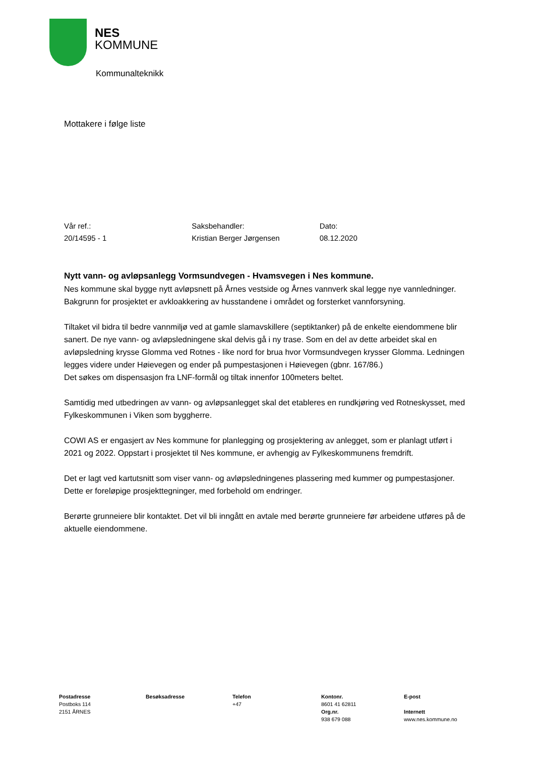NES
KOMMUNE
Kommunalteknikk
Mottakere i følge liste
Vår ref.:
20/14595 - 1
Saksbehandler:
Kristian Berger Jørgensen
Dato:
08.12.2020
Nytt vann- og avløpsanlegg Vormsundvegen - Hvamsvegen i Nes kommune.
Nes kommune skal bygge nytt avløpsnett på Årnes vestside og Årnes vannverk skal legge nye vannledninger. Bakgrunn for prosjektet er avkloakkering av husstandene i området og forsterket vannforsyning.
Tiltaket vil bidra til bedre vannmiljø ved at gamle slamavskillere (septiktanker) på de enkelte eiendommene blir sanert. De nye vann- og avløpsledningene skal delvis gå i ny trase. Som en del av dette arbeidet skal en avløpsledning krysse Glomma ved Rotnes - like nord for brua hvor Vormsundvegen krysser Glomma. Ledningen legges videre under Høievegen og ender på pumpestasjonen i Høievegen (gbnr. 167/86.)
Det søkes om dispensasjon fra LNF-formål og tiltak innenfor 100meters beltet.
Samtidig med utbedringen av vann- og avløpsanlegget skal det etableres en rundkjøring ved Rotneskysset, med Fylkeskommunen i Viken som byggherre.
COWI AS er engasjert av Nes kommune for planlegging og prosjektering av anlegget, som er planlagt utført i 2021 og 2022. Oppstart i prosjektet til Nes kommune, er avhengig av Fylkeskommunens fremdrift.
Det er lagt ved kartutsnitt som viser vann- og avløpsledningenes plassering med kummer og pumpestasjoner. Dette er foreløpige prosjekttegninger, med forbehold om endringer.
Berørte grunneiere blir kontaktet. Det vil bli inngått en avtale med berørte grunneiere før arbeidene utføres på de aktuelle eiendommene.
Postadresse
Postboks 114
2151 ÅRNES
Besøksadresse Telefon
+47
Kontonr.
8601 41 62811
Org.nr.
938 679 088
E-post
Internett
www.nes.kommune.no